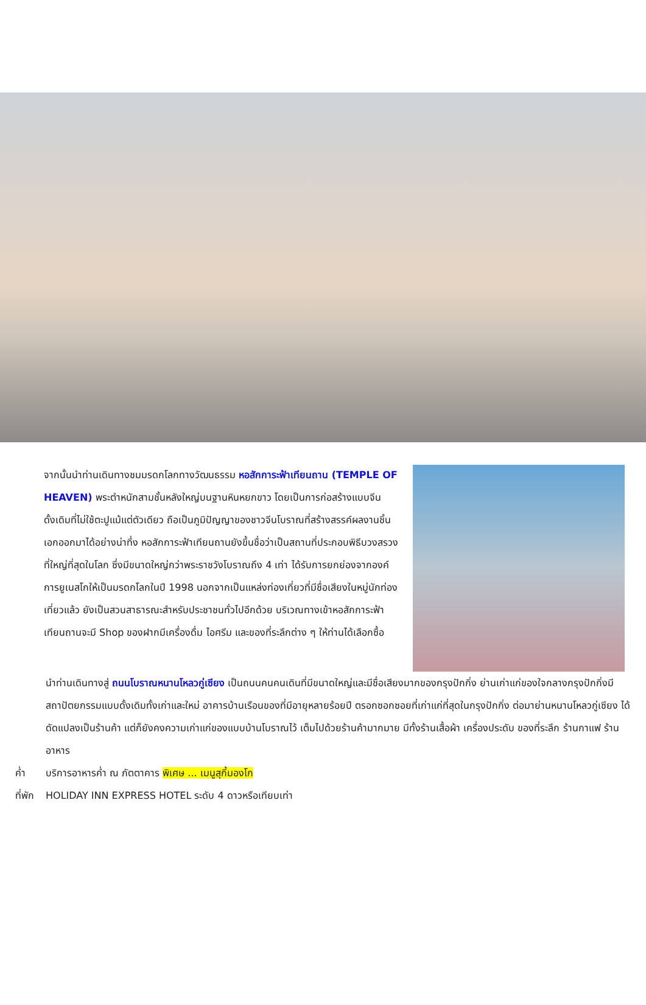จากนั้นนำท่านเดินทางชมมรดกโลกทางวัฒนธรรม หอสักการะฟ้าเทียนถาน (TEMPLE OF HEAVEN) พระตำหนักสามชั้นหลังใหญ่บนฐานหินหยกขาว โดยเป็นการก่อสร้างแบบจีนดั้งเดิมที่ไม่ใช้ตะปูแม้แต่ตัวเดียว ถือเป็นภูมิปัญญาของชาวจีนโบราณที่สร้างสรรค์ผลงานชิ้นเอกออกมาได้อย่างน่าทึ่ง หอสักการะฟ้าเทียนถานยังขึ้นชื่อว่าเป็นสถานที่ประกอบพิธีบวงสรวงที่ใหญ่ที่สุดในโลก ซึ่งมีขนาดใหญ่กว่าพระราชวังโบราณถึง 4 เท่า ได้รับการยกย่องจากองค์การยูเนสโกให้เป็นมรดกโลกในปี 1998 นอกจากเป็นแหล่งท่องเที่ยวที่มีชื่อเสียงในหมู่นักท่องเที่ยวแล้ว ยังเป็นสวนสาธารณะสำหรับประชาชนทั่วไปอีกด้วย บริเวณทางเข้าหอสักการะฟ้าเทียนถานจะมี Shop ของฝากมีเครื่องดื่ม ไอศรีม และของที่ระลึกต่าง ๆ ให้ท่านได้เลือกซื้อ
นำท่านเดินทางสู่ ถนนโบราณหนานโหลวกู่เซียง เป็นถนนคนคนเดินที่มีขนาดใหญ่และมีชื่อเสียงมากของกรุงปักกิ่ง ย่านเก่าแก่ของใจกลางกรุงปักกิ่งมีสถาปัตยกรรมแบบดั้งเดิมทั้งเก่าและใหม่ อาคารบ้านเรือนของที่มีอายุหลายร้อยปี ตรอกซอกซอยที่เก่าแก่ที่สุดในกรุงปักกิ่ง ต่อมาย่านหนานโหลวกู่เซียง ได้ดัดแปลงเป็นร้านค้า แต่ก็ยังคงความเก่าแก่ของแบบบ้านโบราณไว้ เต็มไปด้วยร้านค้ามากมาย มีทั้งร้านเสื้อผ้า เครื่องประดับ ของที่ระลึก ร้านกาแฟ ร้านอาหาร
ค่ำ บริการอาหารค่ำ ณ ภัตตาคาร พิเศษ ... เมนูสุกี้มองโก
ที่พัก HOLIDAY INN EXPRESS HOTEL ระดับ 4 ดาวหรือเทียบเท่า